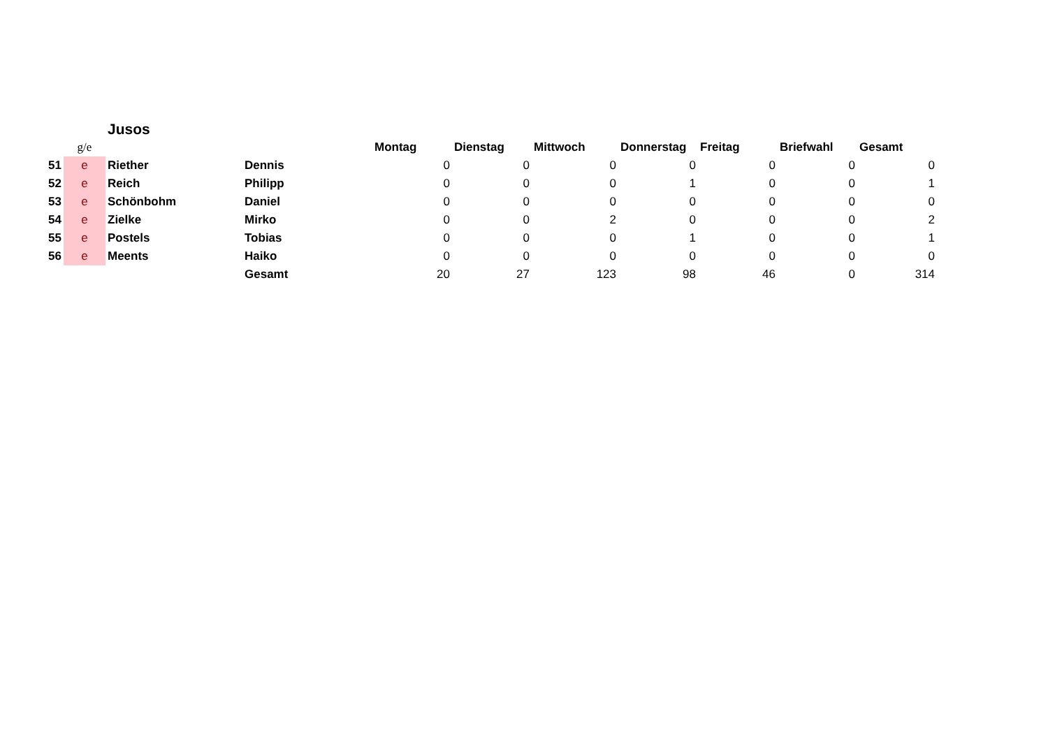| | | Jusos | | | | | | | | |
| | g/e | | | Montag | Dienstag | Mittwoch | Donnerstag | Freitag | Briefwahl | Gesamt |
| 51 | e | Riether | Dennis | 0 | 0 | 0 | 0 | 0 | 0 | 0 |
| 52 | e | Reich | Philipp | 0 | 0 | 0 | 1 | 0 | 0 | 1 |
| 53 | e | Schönbohm | Daniel | 0 | 0 | 0 | 0 | 0 | 0 | 0 |
| 54 | e | Zielke | Mirko | 0 | 0 | 2 | 0 | 0 | 0 | 2 |
| 55 | e | Postels | Tobias | 0 | 0 | 0 | 1 | 0 | 0 | 1 |
| 56 | e | Meents | Haiko | 0 | 0 | 0 | 0 | 0 | 0 | 0 |
| | | | Gesamt | 20 | 27 | 123 | 98 | 46 | 0 | 314 |